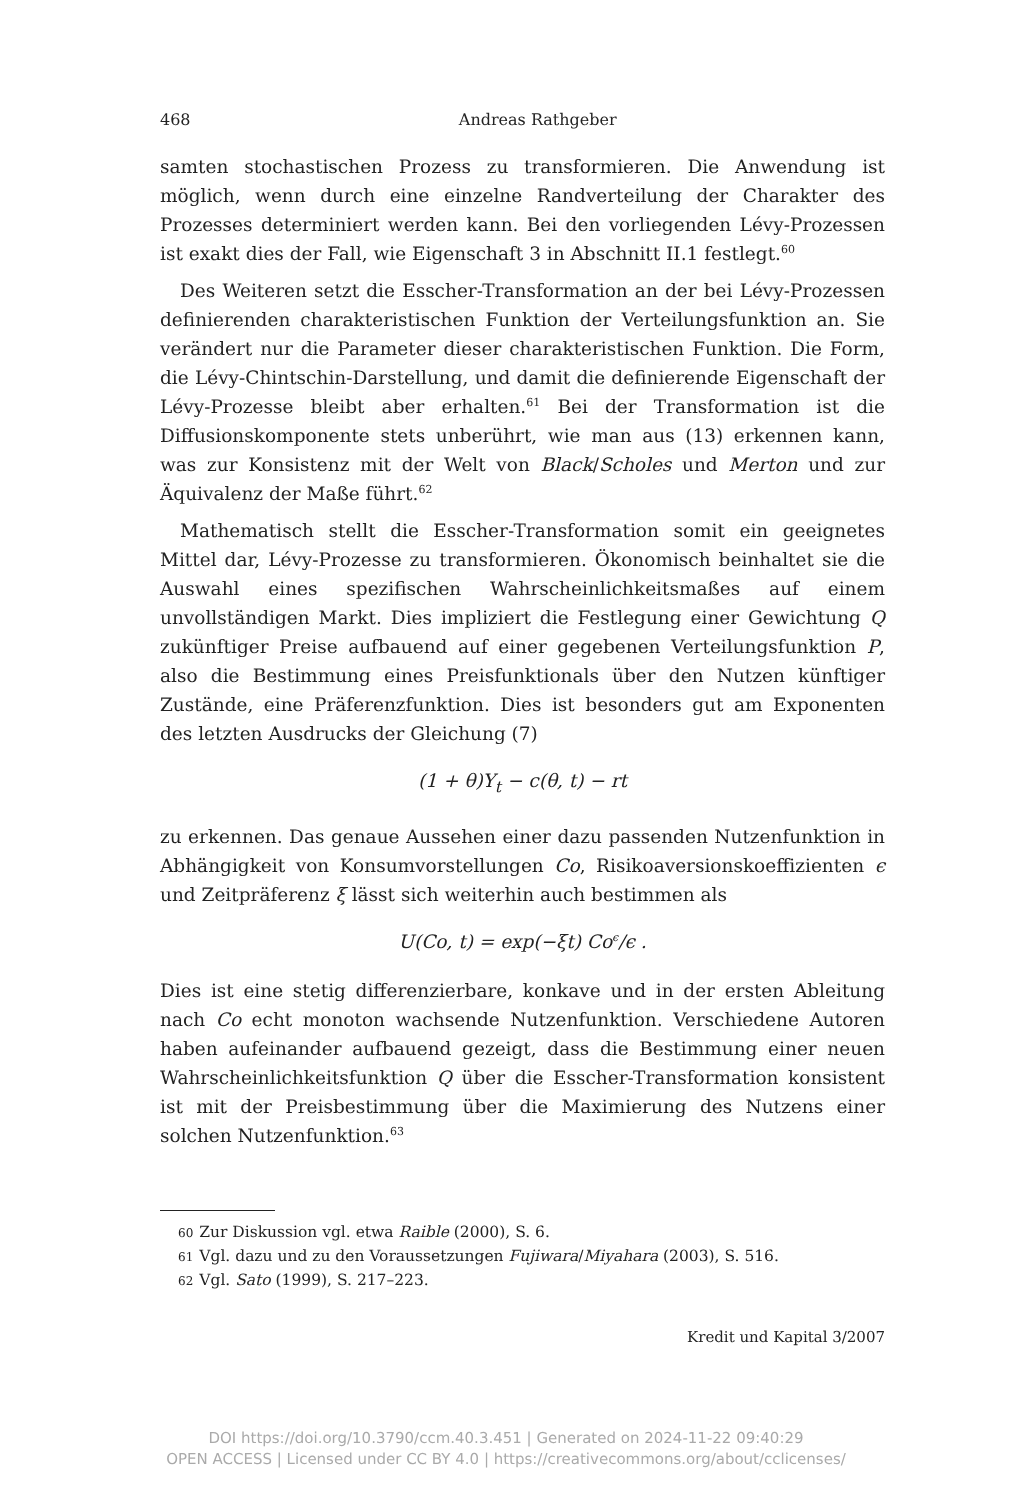468
Andreas Rathgeber
samten stochastischen Prozess zu transformieren. Die Anwendung ist möglich, wenn durch eine einzelne Randverteilung der Charakter des Prozesses determiniert werden kann. Bei den vorliegenden Lévy-Prozessen ist exakt dies der Fall, wie Eigenschaft 3 in Abschnitt II.1 festlegt.<sup>60</sup>
Des Weiteren setzt die Esscher-Transformation an der bei Lévy-Prozessen definierenden charakteristischen Funktion der Verteilungsfunktion an. Sie verändert nur die Parameter dieser charakteristischen Funktion. Die Form, die Lévy-Chintschin-Darstellung, und damit die definierende Eigenschaft der Lévy-Prozesse bleibt aber erhalten.<sup>61</sup> Bei der Transformation ist die Diffusionskomponente stets unberührt, wie man aus (13) erkennen kann, was zur Konsistenz mit der Welt von Black/Scholes und Merton und zur Äquivalenz der Maße führt.<sup>62</sup>
Mathematisch stellt die Esscher-Transformation somit ein geeignetes Mittel dar, Lévy-Prozesse zu transformieren. Ökonomisch beinhaltet sie die Auswahl eines spezifischen Wahrscheinlichkeitsmaßes auf einem unvollständigen Markt. Dies impliziert die Festlegung einer Gewichtung Q zukünftiger Preise aufbauend auf einer gegebenen Verteilungsfunktion P, also die Bestimmung eines Preisfunktionals über den Nutzen künftiger Zustände, eine Präferenzfunktion. Dies ist besonders gut am Exponenten des letzten Ausdrucks der Gleichung (7)
(1 + θ)Y<sub>t</sub> − c(θ, t) − rt
zu erkennen. Das genaue Aussehen einer dazu passenden Nutzenfunktion in Abhängigkeit von Konsumvorstellungen Co, Risikoaversionskoeffizienten ϵ und Zeitpräferenz ξ lässt sich weiterhin auch bestimmen als
U(Co, t) = exp(−ξt) Co<sup>ϵ</sup>/ϵ .
Dies ist eine stetig differenzierbare, konkave und in der ersten Ableitung nach Co echt monoton wachsende Nutzenfunktion. Verschiedene Autoren haben aufeinander aufbauend gezeigt, dass die Bestimmung einer neuen Wahrscheinlichkeitsfunktion Q über die Esscher-Transformation konsistent ist mit der Preisbestimmung über die Maximierung des Nutzens einer solchen Nutzenfunktion.<sup>63</sup>
60 Zur Diskussion vgl. etwa Raible (2000), S. 6.
61 Vgl. dazu und zu den Voraussetzungen Fujiwara/Miyahara (2003), S. 516.
62 Vgl. Sato (1999), S. 217–223.
Kredit und Kapital 3/2007
DOI https://doi.org/10.3790/ccm.40.3.451 | Generated on 2024-11-22 09:40:29
OPEN ACCESS | Licensed under CC BY 4.0 | https://creativecommons.org/about/cclicenses/